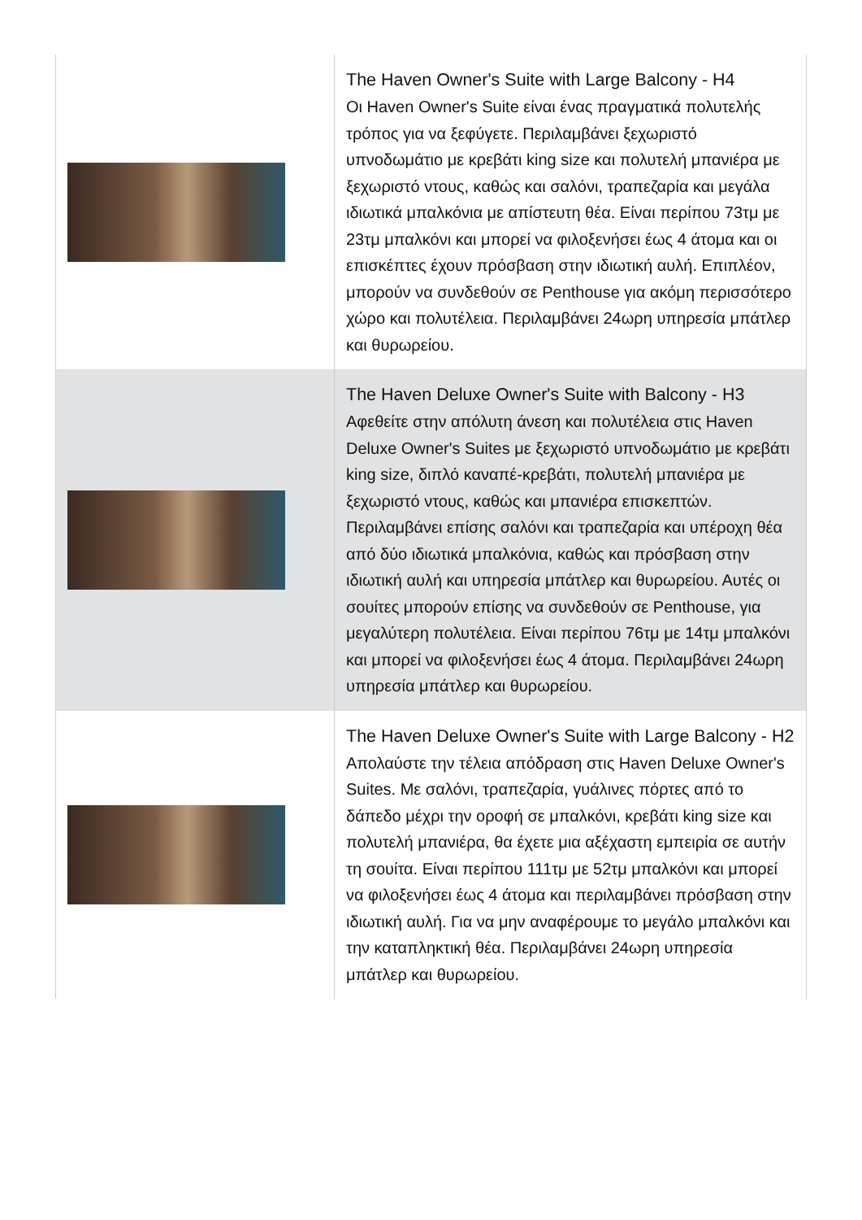| | The Haven Owner's Suite with Large Balcony - H4 Οι Haven Owner's Suite είναι ένας πραγματικά πολυτελής τρόπος για να ξεφύγετε. Περιλαμβάνει ξεχωριστό υπνοδωμάτιο με κρεβάτι king size και πολυτελή μπανιέρα με ξεχωριστό ντους, καθώς και σαλόνι, τραπεζαρία και μεγάλα ιδιωτικά μπαλκόνια με απίστευτη θέα. Είναι περίπου 73τμ με 23τμ μπαλκόνι και μπορεί να φιλοξενήσει έως 4 άτομα και οι επισκέπτες έχουν πρόσβαση στην ιδιωτική αυλή. Επιπλέον, μπορούν να συνδεθούν σε Penthouse για ακόμη περισσότερο χώρο και πολυτέλεια. Περιλαμβάνει 24ωρη υπηρεσία μπάτλερ και θυρωρείου. |
| | The Haven Deluxe Owner's Suite with Balcony - H3 Αφεθείτε στην απόλυτη άνεση και πολυτέλεια στις Haven Deluxe Owner's Suites με ξεχωριστό υπνοδωμάτιο με κρεβάτι king size, διπλό καναπέ-κρεβάτι, πολυτελή μπανιέρα με ξεχωριστό ντους, καθώς και μπανιέρα επισκεπτών. Περιλαμβάνει επίσης σαλόνι και τραπεζαρία και υπέροχη θέα από δύο ιδιωτικά μπαλκόνια, καθώς και πρόσβαση στην ιδιωτική αυλή και υπηρεσία μπάτλερ και θυρωρείου. Αυτές οι σουίτες μπορούν επίσης να συνδεθούν σε Penthouse, για μεγαλύτερη πολυτέλεια. Είναι περίπου 76τμ με 14τμ μπαλκόνι και μπορεί να φιλοξενήσει έως 4 άτομα. Περιλαμβάνει 24ωρη υπηρεσία μπάτλερ και θυρωρείου. |
| | The Haven Deluxe Owner's Suite with Large Balcony - H2 Απολαύστε την τέλεια απόδραση στις Haven Deluxe Owner's Suites. Με σαλόνι, τραπεζαρία, γυάλινες πόρτες από το δάπεδο μέχρι την οροφή σε μπαλκόνι, κρεβάτι king size και πολυτελή μπανιέρα, θα έχετε μια αξέχαστη εμπειρία σε αυτήν τη σουίτα. Είναι περίπου 111τμ με 52τμ μπαλκόνι και μπορεί να φιλοξενήσει έως 4 άτομα και περιλαμβάνει πρόσβαση στην ιδιωτική αυλή. Για να μην αναφέρουμε το μεγάλο μπαλκόνι και την καταπληκτική θέα. Περιλαμβάνει 24ωρη υπηρεσία μπάτλερ και θυρωρείου. |